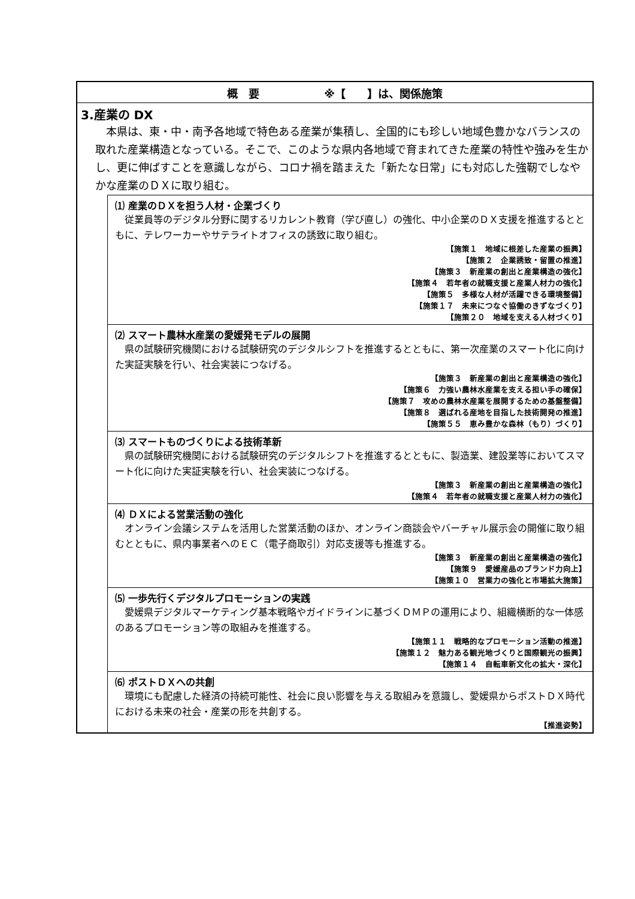概　要　　　　　　※【　　】は、関係施策
3.産業の DX
本県は、東・中・南予各地域で特色ある産業が集積し、全国的にも珍しい地域色豊かなバランスの取れた産業構造となっている。そこで、このような県内各地域で育まれてきた産業の特性や強みを生かし、更に伸ばすことを意識しながら、コロナ禍を踏まえた「新たな日常」にも対応した強靭でしなやかな産業のＤＸに取り組む。
⑴ 産業のＤＸを担う人材・企業づくり
従業員等のデジタル分野に関するリカレント教育（学び直し）の強化、中小企業のＤＸ支援を推進するとともに、テレワーカーやサテライトオフィスの誘致に取り組む。
【施策１　地域に根差した産業の振興】
【施策２　企業誘致・留置の推進】
【施策３　新産業の創出と産業構造の強化】
【施策４　若年者の就職支援と産業人材力の強化】
【施策５　多様な人材が活躍できる環境整備】
【施策１７　未来につなぐ協働のきずなづくり】
【施策２０　地域を支える人材づくり】
⑵ スマート農林水産業の愛媛発モデルの展開
県の試験研究機関における試験研究のデジタルシフトを推進するとともに、第一次産業のスマート化に向けた実証実験を行い、社会実装につなげる。
【施策３　新産業の創出と産業構造の強化】
【施策６　力強い農林水産業を支える担い手の確保】
【施策７　攻めの農林水産業を展開するための基盤整備】
【施策８　選ばれる産地を目指した技術開発の推進】
【施策５５　恵み豊かな森林（もり）づくり】
⑶ スマートものづくりによる技術革新
県の試験研究機関における試験研究のデジタルシフトを推進するとともに、製造業、建設業等においてスマート化に向けた実証実験を行い、社会実装につなげる。
【施策３　新産業の創出と産業構造の強化】
【施策４　若年者の就職支援と産業人材力の強化】
⑷ ＤＸによる営業活動の強化
オンライン会議システムを活用した営業活動のほか、オンライン商談会やバーチャル展示会の開催に取り組むとともに、県内事業者へのＥＣ（電子商取引）対応支援等も推進する。
【施策３　新産業の創出と産業構造の強化】
【施策９　愛媛産品のブランド力向上】
【施策１０　営業力の強化と市場拡大施策】
⑸ 一歩先行くデジタルプロモーションの実践
愛媛県デジタルマーケティング基本戦略やガイドラインに基づくＤＭＰの運用により、組織横断的な一体感のあるプロモーション等の取組みを推進する。
【施策１１　戦略的なプロモーション活動の推進】
【施策１２　魅力ある観光地づくりと国際観光の振興】
【施策１４　自転車新文化の拡大・深化】
⑹ ポストＤＸへの共創
環境にも配慮した経済の持続可能性、社会に良い影響を与える取組みを意識し、愛媛県からポストＤＸ時代における未来の社会・産業の形を共創する。
【推進姿勢】